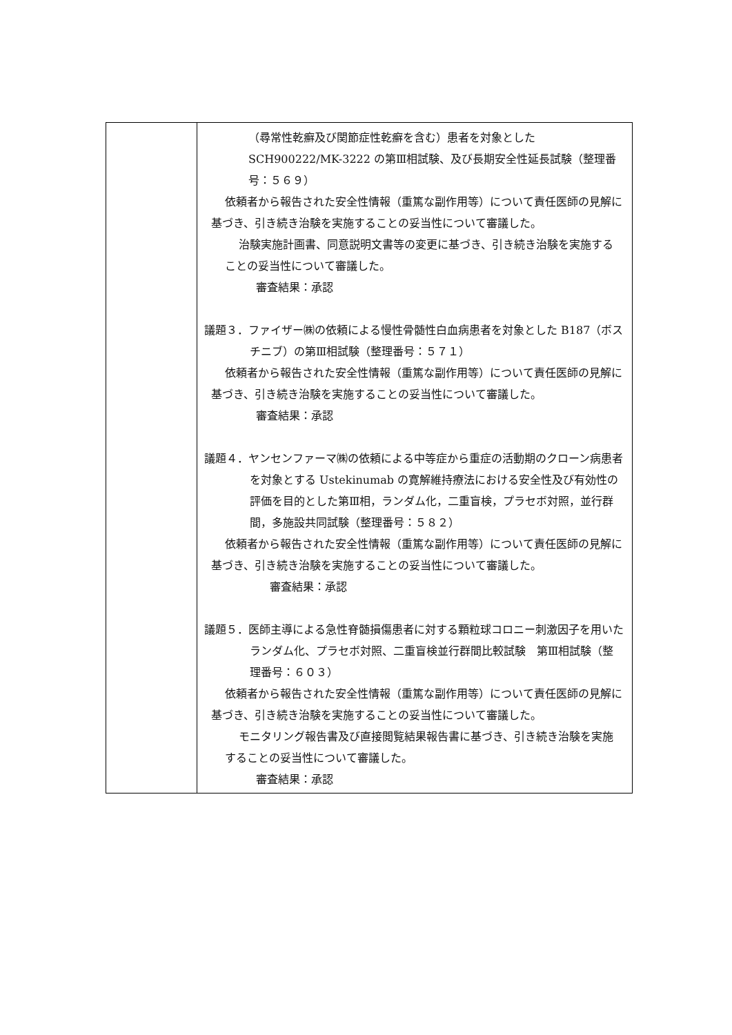| | （尋常性乾癬及び関節症性乾癬を含む）患者を対象とした SCH900222/MK-3222 の第Ⅲ相試験、及び長期安全性延長試験（整理番号：５６９） 依頼者から報告された安全性情報（重篤な副作用等）について責任医師の見解に基づき、引き続き治験を実施することの妥当性について審議した。 治験実施計画書、同意説明文書等の変更に基づき、引き続き治験を実施することの妥当性について審議した。 審査結果：承認 議題３．ファイザー㈱の依頼による慢性骨髄性白血病患者を対象とした B187（ボスチニブ）の第Ⅲ相試験（整理番号：５７１） 依頼者から報告された安全性情報（重篤な副作用等）について責任医師の見解に基づき、引き続き治験を実施することの妥当性について審議した。 審査結果：承認 議題４．ヤンセンファーマ㈱の依頼による中等症から重症の活動期のクローン病患者を対象とする Ustekinumab の寛解維持療法における安全性及び有効性の評価を目的とした第Ⅲ相，ランダム化，二重盲検，プラセボ対照，並行群間，多施設共同試験（整理番号：５８２） 依頼者から報告された安全性情報（重篤な副作用等）について責任医師の見解に基づき、引き続き治験を実施することの妥当性について審議した。 審査結果：承認 議題５．医師主導による急性脊髄損傷患者に対する顆粒球コロニー刺激因子を用いたランダム化、プラセボ対照、二重盲検並行群間比較試験 第Ⅲ相試験（整理番号：６０３） 依頼者から報告された安全性情報（重篤な副作用等）について責任医師の見解に基づき、引き続き治験を実施することの妥当性について審議した。 モニタリング報告書及び直接閲覧結果報告書に基づき、引き続き治験を実施することの妥当性について審議した。 審査結果：承認 |